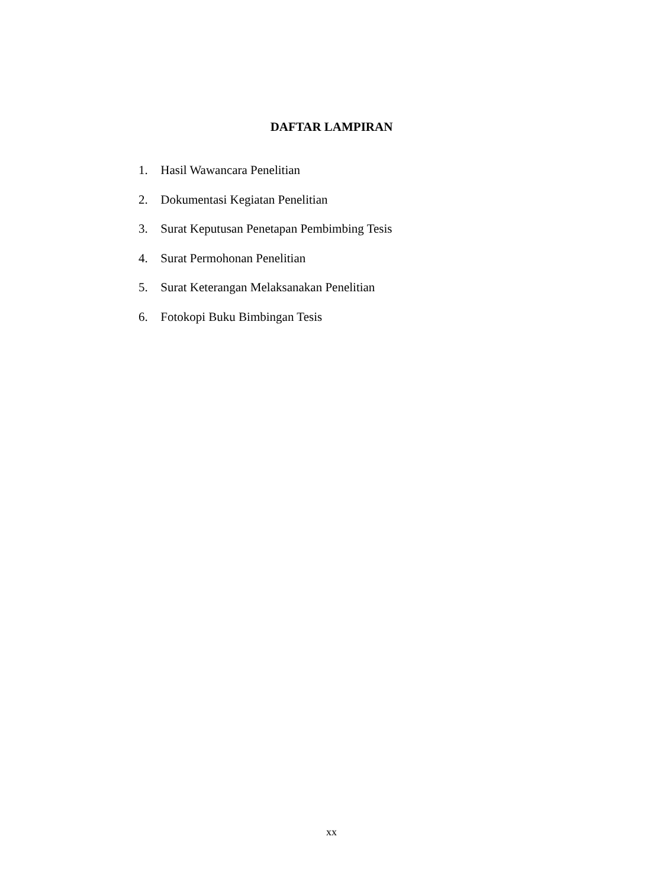DAFTAR LAMPIRAN
1. Hasil Wawancara Penelitian
2. Dokumentasi Kegiatan Penelitian
3. Surat Keputusan Penetapan Pembimbing Tesis
4. Surat Permohonan Penelitian
5. Surat Keterangan Melaksanakan Penelitian
6. Fotokopi Buku Bimbingan Tesis
xx